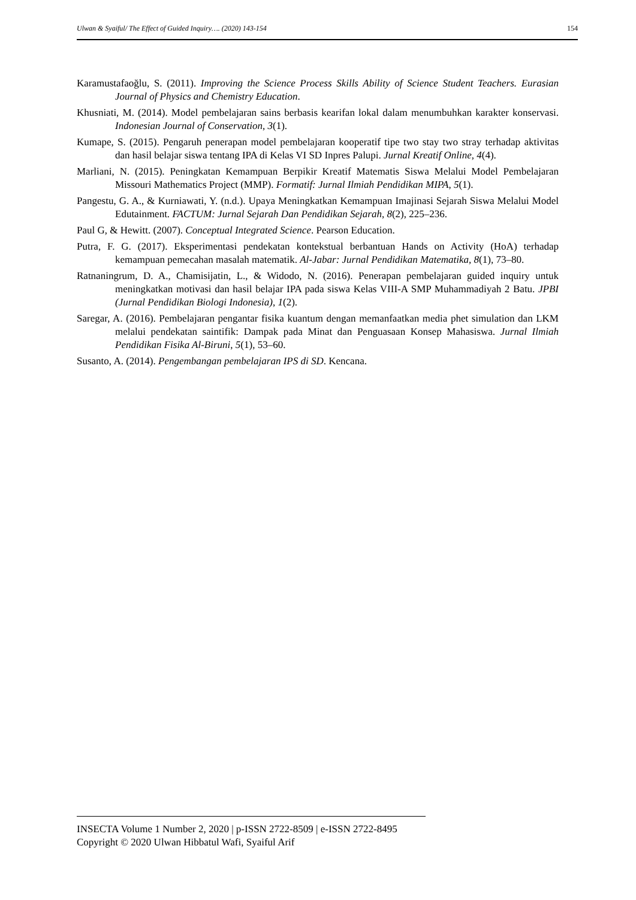Ulwan & Syaiful/ The Effect of Guided Inquiry…. (2020) 143-154 154
Karamustafaoğlu, S. (2011). Improving the Science Process Skills Ability of Science Student Teachers. Eurasian Journal of Physics and Chemistry Education.
Khusniati, M. (2014). Model pembelajaran sains berbasis kearifan lokal dalam menumbuhkan karakter konservasi. Indonesian Journal of Conservation, 3(1).
Kumape, S. (2015). Pengaruh penerapan model pembelajaran kooperatif tipe two stay two stray terhadap aktivitas dan hasil belajar siswa tentang IPA di Kelas VI SD Inpres Palupi. Jurnal Kreatif Online, 4(4).
Marliani, N. (2015). Peningkatan Kemampuan Berpikir Kreatif Matematis Siswa Melalui Model Pembelajaran Missouri Mathematics Project (MMP). Formatif: Jurnal Ilmiah Pendidikan MIPA, 5(1).
Pangestu, G. A., & Kurniawati, Y. (n.d.). Upaya Meningkatkan Kemampuan Imajinasi Sejarah Siswa Melalui Model Edutainment. FACTUM: Jurnal Sejarah Dan Pendidikan Sejarah, 8(2), 225–236.
Paul G, & Hewitt. (2007). Conceptual Integrated Science. Pearson Education.
Putra, F. G. (2017). Eksperimentasi pendekatan kontekstual berbantuan Hands on Activity (HoA) terhadap kemampuan pemecahan masalah matematik. Al-Jabar: Jurnal Pendidikan Matematika, 8(1), 73–80.
Ratnaningrum, D. A., Chamisijatin, L., & Widodo, N. (2016). Penerapan pembelajaran guided inquiry untuk meningkatkan motivasi dan hasil belajar IPA pada siswa Kelas VIII-A SMP Muhammadiyah 2 Batu. JPBI (Jurnal Pendidikan Biologi Indonesia), 1(2).
Saregar, A. (2016). Pembelajaran pengantar fisika kuantum dengan memanfaatkan media phet simulation dan LKM melalui pendekatan saintifik: Dampak pada Minat dan Penguasaan Konsep Mahasiswa. Jurnal Ilmiah Pendidikan Fisika Al-Biruni, 5(1), 53–60.
Susanto, A. (2014). Pengembangan pembelajaran IPS di SD. Kencana.
INSECTA Volume 1 Number 2, 2020 | p-ISSN 2722-8509 | e-ISSN 2722-8495
Copyright © 2020 Ulwan Hibbatul Wafi, Syaiful Arif